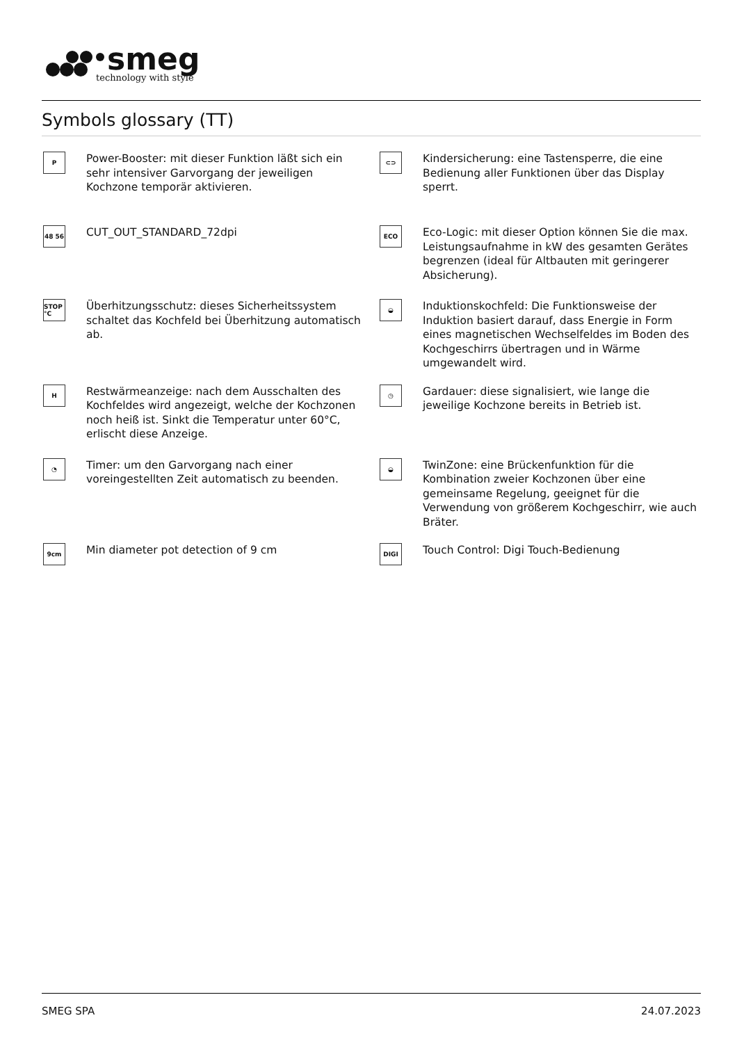smeg
technology with style
Symbols glossary (TT)
P
Power-Booster: mit dieser Funktion läßt sich ein sehr intensiver Garvorgang der jeweiligen Kochzone temporär aktivieren.
⊂⊃
Kindersicherung: eine Tastensperre, die eine Bedienung aller Funktionen über das Display sperrt.
48 56
CUT_OUT_STANDARD_72dpi
ECO
Eco-Logic: mit dieser Option können Sie die max. Leistungsaufnahme in kW des gesamten Gerätes begrenzen (ideal für Altbauten mit geringerer Absicherung).
STOP °C
Überhitzungsschutz: dieses Sicherheitssystem schaltet das Kochfeld bei Überhitzung automatisch ab.
◒
Induktionskochfeld: Die Funktionsweise der Induktion basiert darauf, dass Energie in Form eines magnetischen Wechselfeldes im Boden des Kochgeschirrs übertragen und in Wärme umgewandelt wird.
H
Restwärmeanzeige: nach dem Ausschalten des Kochfeldes wird angezeigt, welche der Kochzonen noch heiß ist. Sinkt die Temperatur unter 60°C, erlischt diese Anzeige.
◷
Gardauer: diese signalisiert, wie lange die jeweilige Kochzone bereits in Betrieb ist.
◔
Timer: um den Garvorgang nach einer voreingestellten Zeit automatisch zu beenden.
◒
TwinZone: eine Brückenfunktion für die Kombination zweier Kochzonen über eine gemeinsame Regelung, geeignet für die Verwendung von größerem Kochgeschirr, wie auch Bräter.
9cm
Min diameter pot detection of 9 cm
DIGI
Touch Control: Digi Touch-Bedienung
SMEG SPA 24.07.2023